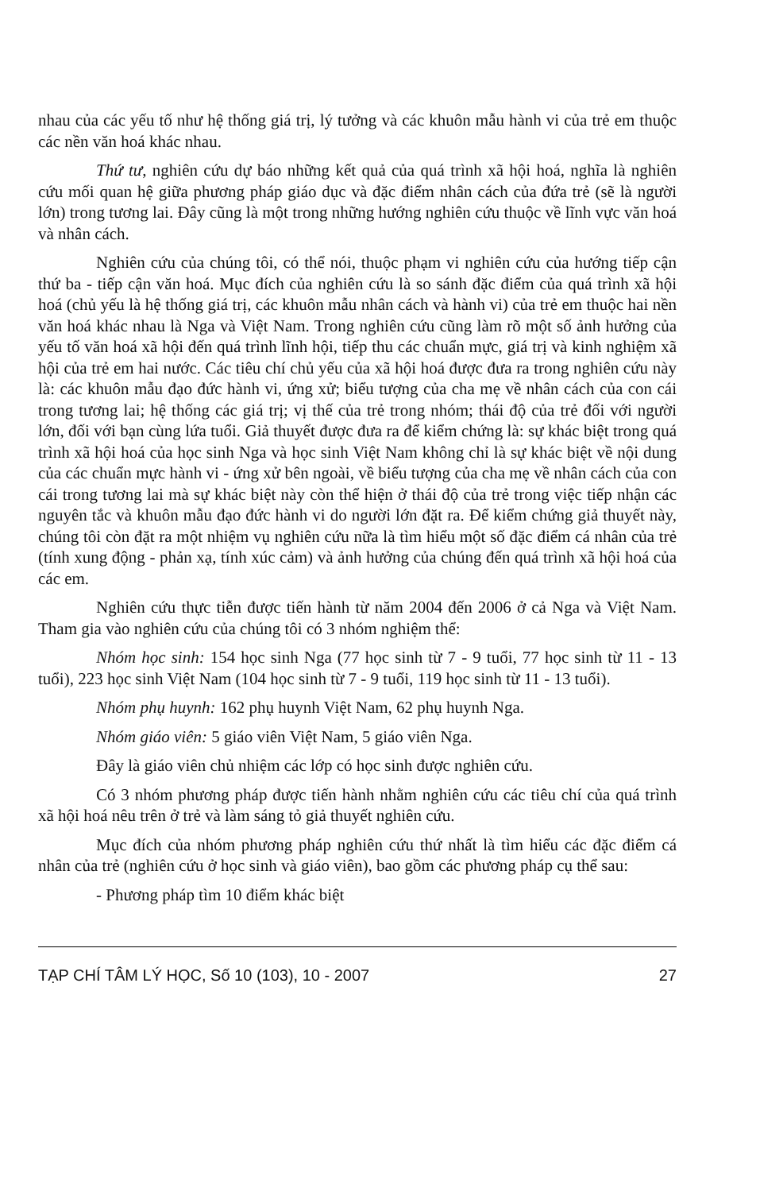nhau của các yếu tố như hệ thống giá trị, lý tưởng và các khuôn mẫu hành vi của trẻ em thuộc các nền văn hoá khác nhau.
Thứ tư, nghiên cứu dự báo những kết quả của quá trình xã hội hoá, nghĩa là nghiên cứu mối quan hệ giữa phương pháp giáo dục và đặc điểm nhân cách của đứa trẻ (sẽ là người lớn) trong tương lai. Đây cũng là một trong những hướng nghiên cứu thuộc về lĩnh vực văn hoá và nhân cách.
Nghiên cứu của chúng tôi, có thể nói, thuộc phạm vi nghiên cứu của hướng tiếp cận thứ ba - tiếp cận văn hoá. Mục đích của nghiên cứu là so sánh đặc điểm của quá trình xã hội hoá (chủ yếu là hệ thống giá trị, các khuôn mẫu nhân cách và hành vi) của trẻ em thuộc hai nền văn hoá khác nhau là Nga và Việt Nam. Trong nghiên cứu cũng làm rõ một số ảnh hưởng của yếu tố văn hoá xã hội đến quá trình lĩnh hội, tiếp thu các chuẩn mực, giá trị và kinh nghiệm xã hội của trẻ em hai nước. Các tiêu chí chủ yếu của xã hội hoá được đưa ra trong nghiên cứu này là: các khuôn mẫu đạo đức hành vi, ứng xử; biểu tượng của cha mẹ về nhân cách của con cái trong tương lai; hệ thống các giá trị; vị thế của trẻ trong nhóm; thái độ của trẻ đối với người lớn, đối với bạn cùng lứa tuổi. Giả thuyết được đưa ra để kiểm chứng là: sự khác biệt trong quá trình xã hội hoá của học sinh Nga và học sinh Việt Nam không chỉ là sự khác biệt về nội dung của các chuẩn mực hành vi - ứng xử bên ngoài, về biểu tượng của cha mẹ về nhân cách của con cái trong tương lai mà sự khác biệt này còn thể hiện ở thái độ của trẻ trong việc tiếp nhận các nguyên tắc và khuôn mẫu đạo đức hành vi do người lớn đặt ra. Để kiểm chứng giả thuyết này, chúng tôi còn đặt ra một nhiệm vụ nghiên cứu nữa là tìm hiểu một số đặc điểm cá nhân của trẻ (tính xung động - phản xạ, tính xúc cảm) và ảnh hưởng của chúng đến quá trình xã hội hoá của các em.
Nghiên cứu thực tiễn được tiến hành từ năm 2004 đến 2006 ở cả Nga và Việt Nam. Tham gia vào nghiên cứu của chúng tôi có 3 nhóm nghiệm thể:
Nhóm học sinh: 154 học sinh Nga (77 học sinh từ 7 - 9 tuổi, 77 học sinh từ 11 - 13 tuổi), 223 học sinh Việt Nam (104 học sinh từ 7 - 9 tuổi, 119 học sinh từ 11 - 13 tuổi).
Nhóm phụ huynh: 162 phụ huynh Việt Nam, 62 phụ huynh Nga.
Nhóm giáo viên: 5 giáo viên Việt Nam, 5 giáo viên Nga.
Đây là giáo viên chủ nhiệm các lớp có học sinh được nghiên cứu.
Có 3 nhóm phương pháp được tiến hành nhằm nghiên cứu các tiêu chí của quá trình xã hội hoá nêu trên ở trẻ và làm sáng tỏ giả thuyết nghiên cứu.
Mục đích của nhóm phương pháp nghiên cứu thứ nhất là tìm hiểu các đặc điểm cá nhân của trẻ (nghiên cứu ở học sinh và giáo viên), bao gồm các phương pháp cụ thể sau:
- Phương pháp tìm 10 điểm khác biệt
TẠP CHÍ TÂM LÝ HỌC, Số 10 (103), 10 - 2007 27